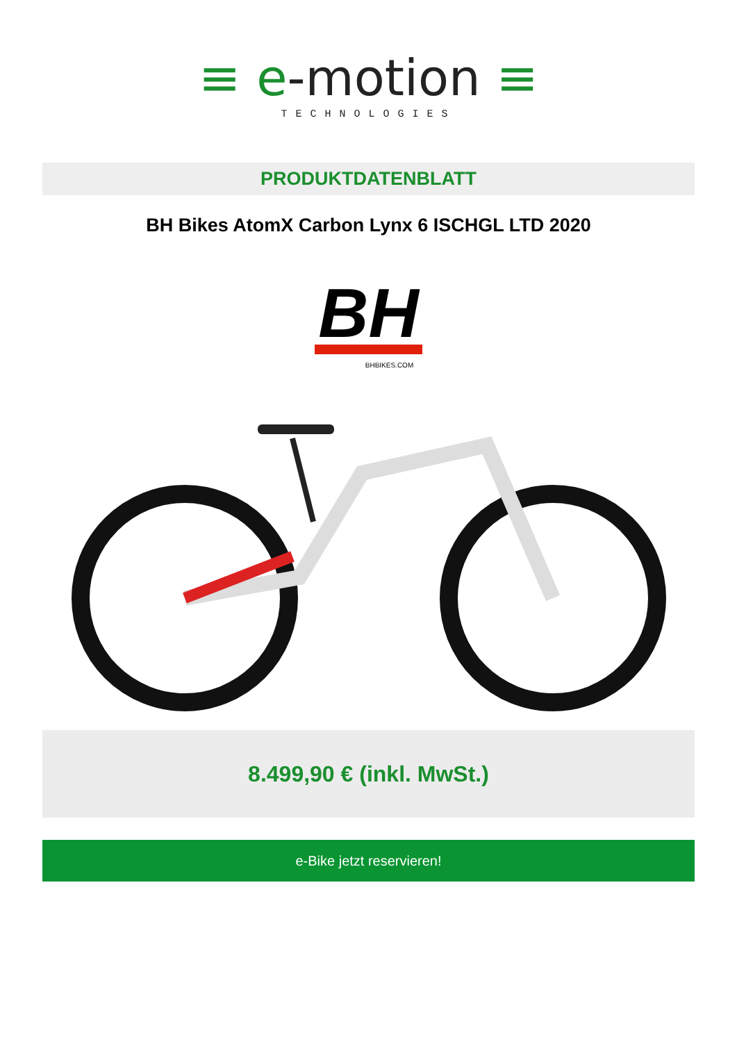≡ e-motion ≡
TECHNOLOGIES
PRODUKTDATENBLATT
BH Bikes AtomX Carbon Lynx 6 ISCHGL LTD 2020
BH
BHBIKES.COM
8.499,90 € (inkl. MwSt.)
e-Bike jetzt reservieren!